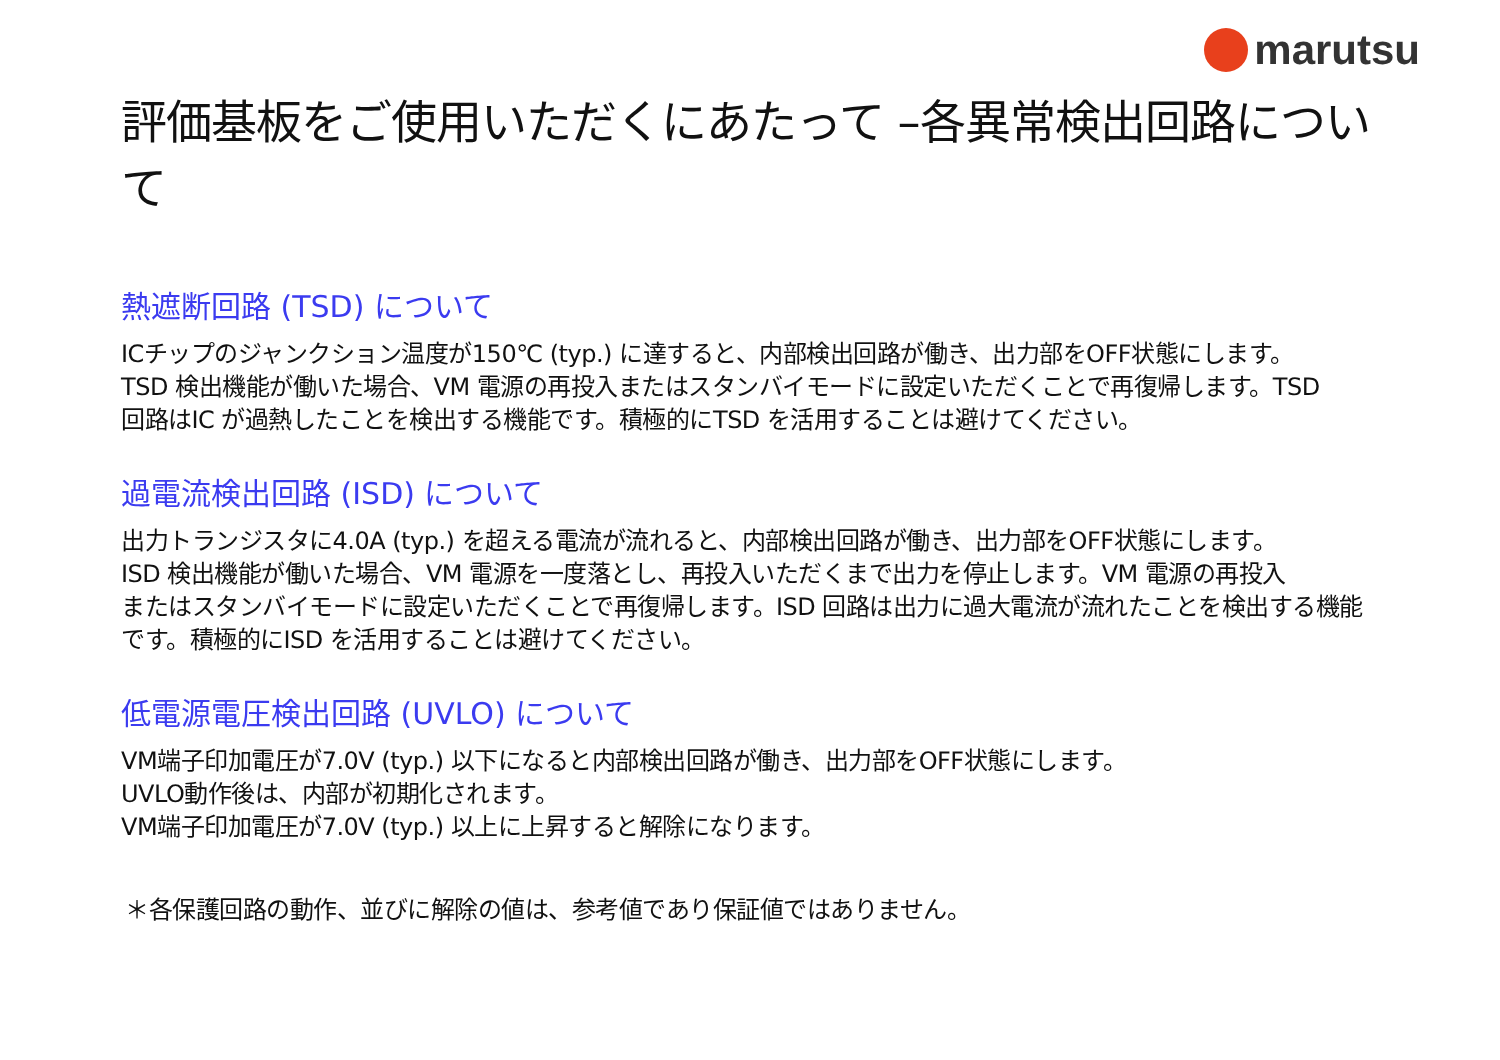marutsu
評価基板をご使用いただくにあたって –各異常検出回路について
熱遮断回路 (TSD) について
ICチップのジャンクション温度が150℃ (typ.) に達すると、内部検出回路が働き、出力部をOFF状態にします。
TSD 検出機能が働いた場合、VM 電源の再投入またはスタンバイモードに設定いただくことで再復帰します。TSD
回路はIC が過熱したことを検出する機能です。積極的にTSD を活用することは避けてください。
過電流検出回路 (ISD) について
出力トランジスタに4.0A (typ.) を超える電流が流れると、内部検出回路が働き、出力部をOFF状態にします。
ISD 検出機能が働いた場合、VM 電源を一度落とし、再投入いただくまで出力を停止します。VM 電源の再投入
またはスタンバイモードに設定いただくことで再復帰します。ISD 回路は出力に過大電流が流れたことを検出する機能
です。積極的にISD を活用することは避けてください。
低電源電圧検出回路 (UVLO) について
VM端子印加電圧が7.0V (typ.) 以下になると内部検出回路が働き、出力部をOFF状態にします。
UVLO動作後は、内部が初期化されます。
VM端子印加電圧が7.0V (typ.) 以上に上昇すると解除になります。
＊各保護回路の動作、並びに解除の値は、参考値であり保証値ではありません。